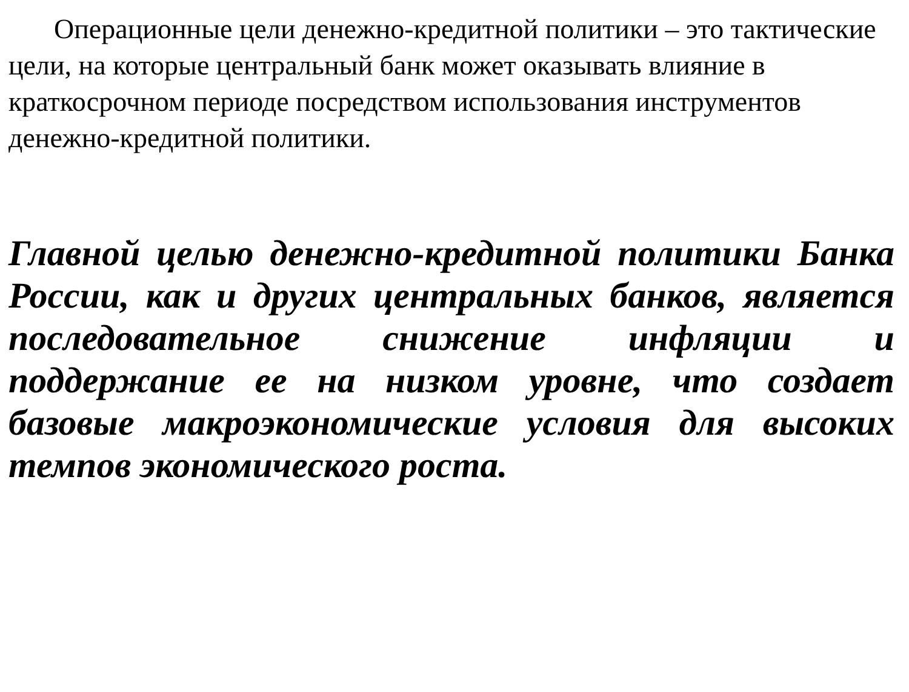Операционные цели денежно-кредитной политики – это тактические цели, на которые центральный банк может оказывать влияние в краткосрочном периоде посредством использования инструментов денежно-кредитной политики.
Главной целью денежно-кредитной политики Банка России, как и других центральных банков, является последовательное снижение инфляции и поддержание ее на низком уровне, что создает базовые макроэкономические условия для высоких темпов экономического роста.